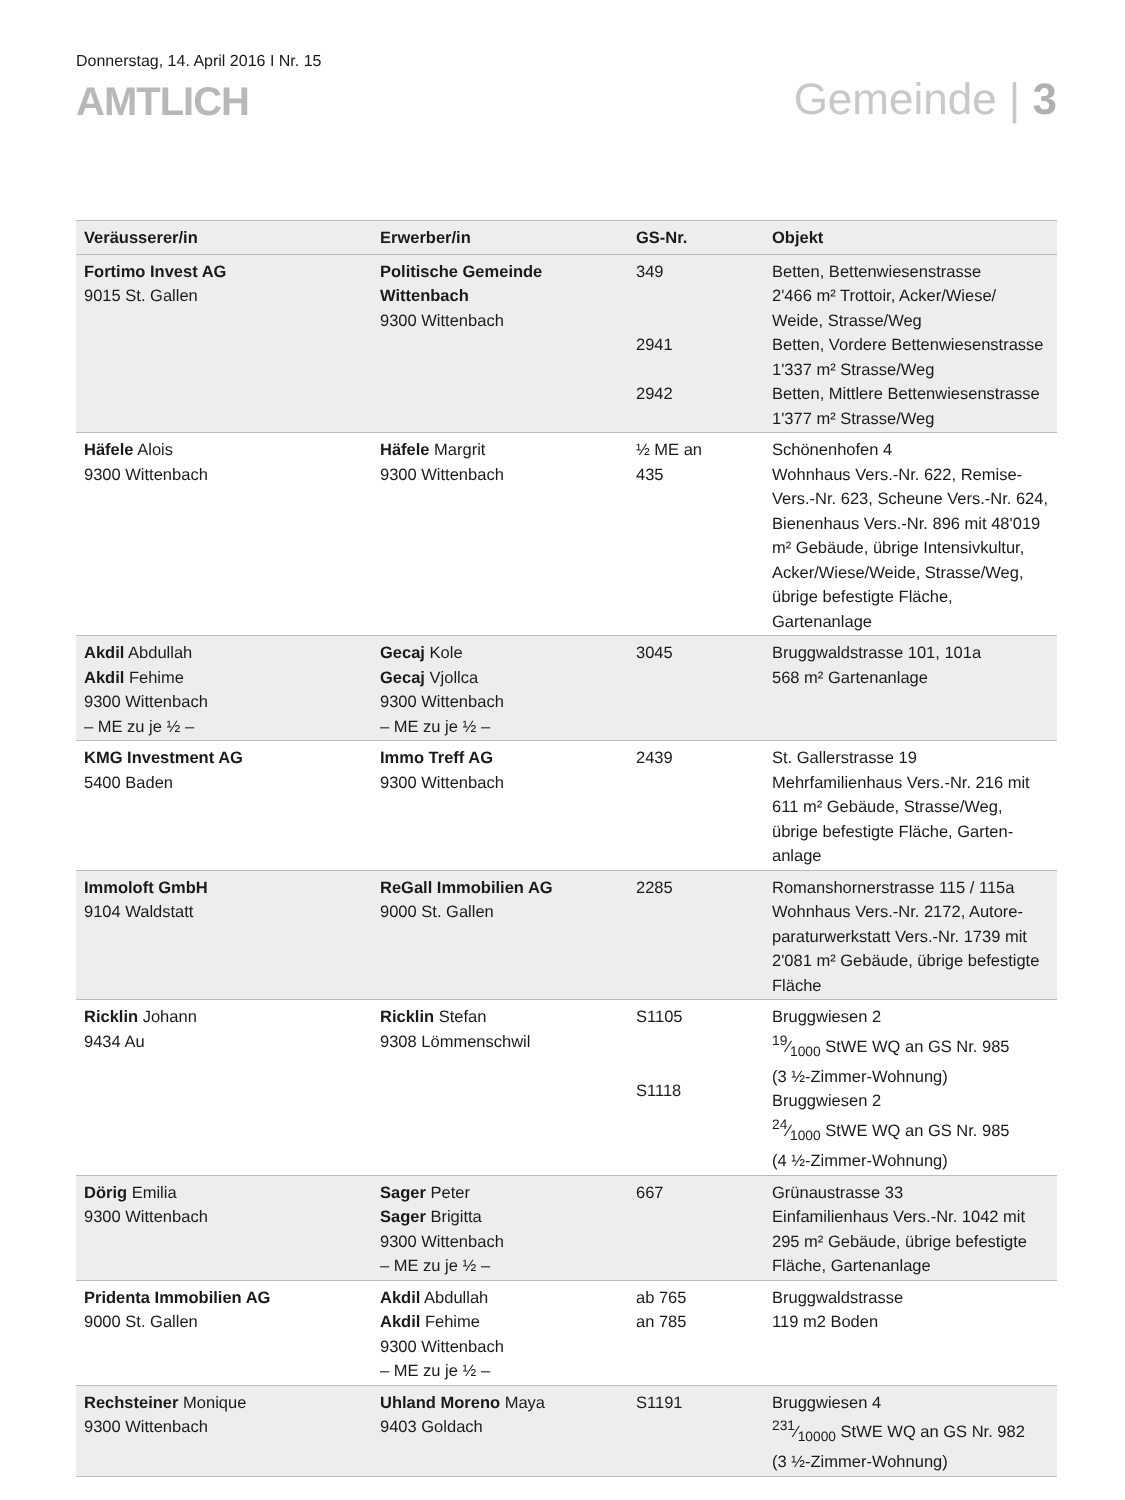Donnerstag, 14. April 2016 I Nr. 15
AMTLICH
Gemeinde | 3
| Veräusserer/in | Erwerber/in | GS-Nr. | Objekt |
| --- | --- | --- | --- |
| Fortimo Invest AG 9015 St. Gallen | Politische Gemeinde Wittenbach 9300 Wittenbach | 349 2941 2942 | Betten, Bettenwiesenstrasse 2'466 m² Trottoir, Acker/Wiese/ Weide, Strasse/Weg Betten, Vordere Bettenwiesenstrasse 1'337 m² Strasse/Weg Betten, Mittlere Bettenwiesenstrasse 1'377 m² Strasse/Weg |
| Häfele Alois 9300 Wittenbach | Häfele Margrit 9300 Wittenbach | ½ ME an 435 | Schönenhofen 4 Wohnhaus Vers.-Nr. 622, Remise-Vers.-Nr. 623, Scheune Vers.-Nr. 624, Bienenhaus Vers.-Nr. 896 mit 48'019 m² Gebäude, übrige Intensiv­kultur, Acker/Wiese/Weide, Strasse/Weg, übrige befestigte Flä­che, Gartenanlage |
| Akdil Abdullah Akdil Fehime 9300 Wittenbach – ME zu je ½ – | Gecaj Kole Gecaj Vjollca 9300 Wittenbach – ME zu je ½ – | 3045 | Bruggwaldstrasse 101, 101a 568 m² Gartenanlage |
| KMG Investment AG 5400 Baden | Immo Treff AG 9300 Wittenbach | 2439 | St. Gallerstrasse 19 Mehrfamilienhaus Vers.-Nr. 216 mit 611 m² Gebäude, Strasse/Weg, übrige befestigte Fläche, Garten­anlage |
| Immoloft GmbH 9104 Waldstatt | ReGall Immobilien AG 9000 St. Gallen | 2285 | Romanshornerstrasse 115 / 115a Wohnhaus Vers.-Nr. 2172, Autore­paraturwerkstatt Vers.-Nr. 1739 mit 2'081 m² Gebäude, übrige befes­tigte Fläche |
| Ricklin Johann 9434 Au | Ricklin Stefan 9308 Lömmenschwil | S1105 S1118 | Bruggwiesen 2 19⁄1000 StWE WQ an GS Nr. 985 (3 ½-Zimmer-Wohnung) Bruggwiesen 2 24⁄1000 StWE WQ an GS Nr. 985 (4 ½-Zimmer-Wohnung) |
| Dörig Emilia 9300 Wittenbach | Sager Peter Sager Brigitta 9300 Wittenbach – ME zu je ½ – | 667 | Grünaustrasse 33 Einfamilienhaus Vers.-Nr. 1042 mit 295 m² Gebäude, übrige befestigte Fläche, Gartenanlage |
| Pridenta Immobilien AG 9000 St. Gallen | Akdil Abdullah Akdil Fehime 9300 Wittenbach – ME zu je ½ – | ab 765 an 785 | Bruggwaldstrasse 119 m2 Boden |
| Rechsteiner Monique 9300 Wittenbach | Uhland Moreno Maya 9403 Goldach | S1191 | Bruggwiesen 4 231⁄10000 StWE WQ an GS Nr. 982 (3 ½-Zimmer-Wohnung) |